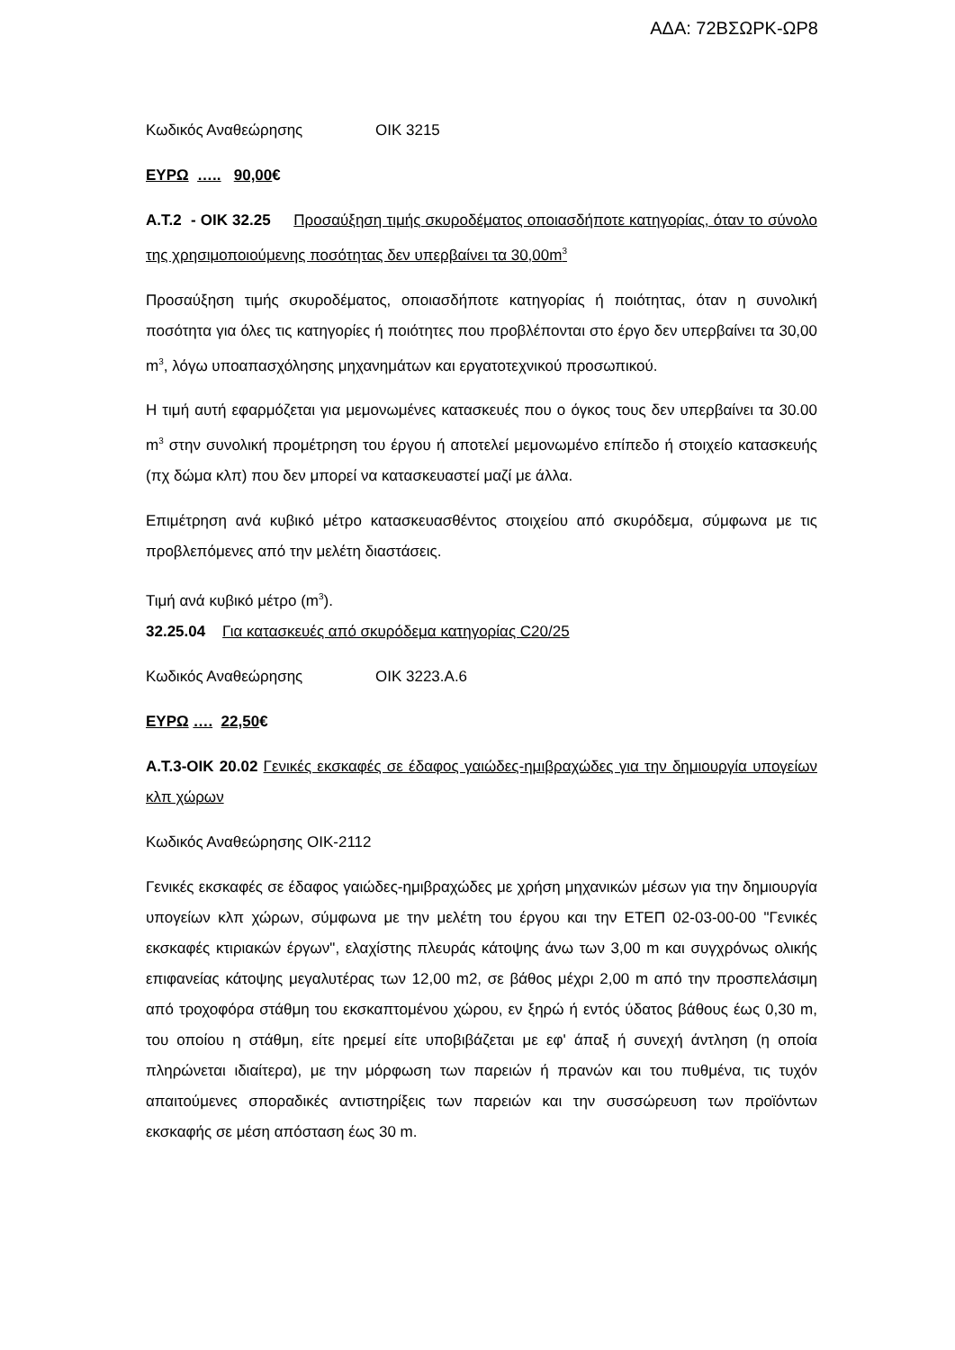ΑΔΑ: 72ΒΣΩΡΚ-ΩΡ8
Κωδικός Αναθεώρησης ΟΙΚ 3215
ΕΥΡΩ ….. 90,00€
Α.Τ.2 - ΟΙΚ 32.25 Προσαύξηση τιμής σκυροδέματος οποιασδήποτε κατηγορίας, όταν το σύνολο της χρησιμοποιούμενης ποσότητας δεν υπερβαίνει τα 30,00m<sup>3</sup>
Προσαύξηση τιμής σκυροδέματος, οποιασδήποτε κατηγορίας ή ποιότητας, όταν η συνολική ποσότητα για όλες τις κατηγορίες ή ποιότητες που προβλέπονται στο έργο δεν υπερβαίνει τα 30,00 m<sup>3</sup>, λόγω υποαπασχόλησης μηχανημάτων και εργατοτεχνικού προσωπικού.
Η τιμή αυτή εφαρμόζεται για μεμονωμένες κατασκευές που ο όγκος τους δεν υπερβαίνει τα 30.00 m<sup>3</sup> στην συνολική προμέτρηση του έργου ή αποτελεί μεμονωμένο επίπεδο ή στοιχείο κατασκευής (πχ δώμα κλπ) που δεν μπορεί να κατασκευαστεί μαζί με άλλα.
Επιμέτρηση ανά κυβικό μέτρο κατασκευασθέντος στοιχείου από σκυρόδεμα, σύμφωνα με τις προβλεπόμενες από την μελέτη διαστάσεις.
Τιμή ανά κυβικό μέτρο (m<sup>3</sup>).
32.25.04 Για κατασκευές από σκυρόδεμα κατηγορίας C20/25
Κωδικός Αναθεώρησης ΟΙΚ 3223.Α.6
ΕΥΡΩ …. 22,50€
Α.Τ.3-ΟΙΚ 20.02 Γενικές εκσκαφές σε έδαφος γαιώδες-ημιβραχώδες για την δημιουργία υπογείων κλπ χώρων
Κωδικός Αναθεώρησης ΟΙΚ-2112
Γενικές εκσκαφές σε έδαφος γαιώδες-ημιβραχώδες με χρήση μηχανικών μέσων για την δημιουργία υπογείων κλπ χώρων, σύμφωνα με την μελέτη του έργου και την ΕΤΕΠ 02-03-00-00 "Γενικές εκσκαφές κτιριακών έργων", ελαχίστης πλευράς κάτοψης άνω των 3,00 m και συγχρόνως ολικής επιφανείας κάτοψης μεγαλυτέρας των 12,00 m2, σε βάθος μέχρι 2,00 m από την προσπελάσιμη από τροχοφόρα στάθμη του εκσκαπτομένου χώρου, εν ξηρώ ή εντός ύδατος βάθους έως 0,30 m, του οποίου η στάθμη, είτε ηρεμεί είτε υποβιβάζεται με εφ' άπαξ ή συνεχή άντληση (η οποία πληρώνεται ιδιαίτερα), με την μόρφωση των παρειών ή πρανών και του πυθμένα, τις τυχόν απαιτούμενες σποραδικές αντιστηρίξεις των παρειών και την συσσώρευση των προϊόντων εκσκαφής σε μέση απόσταση έως 30 m.